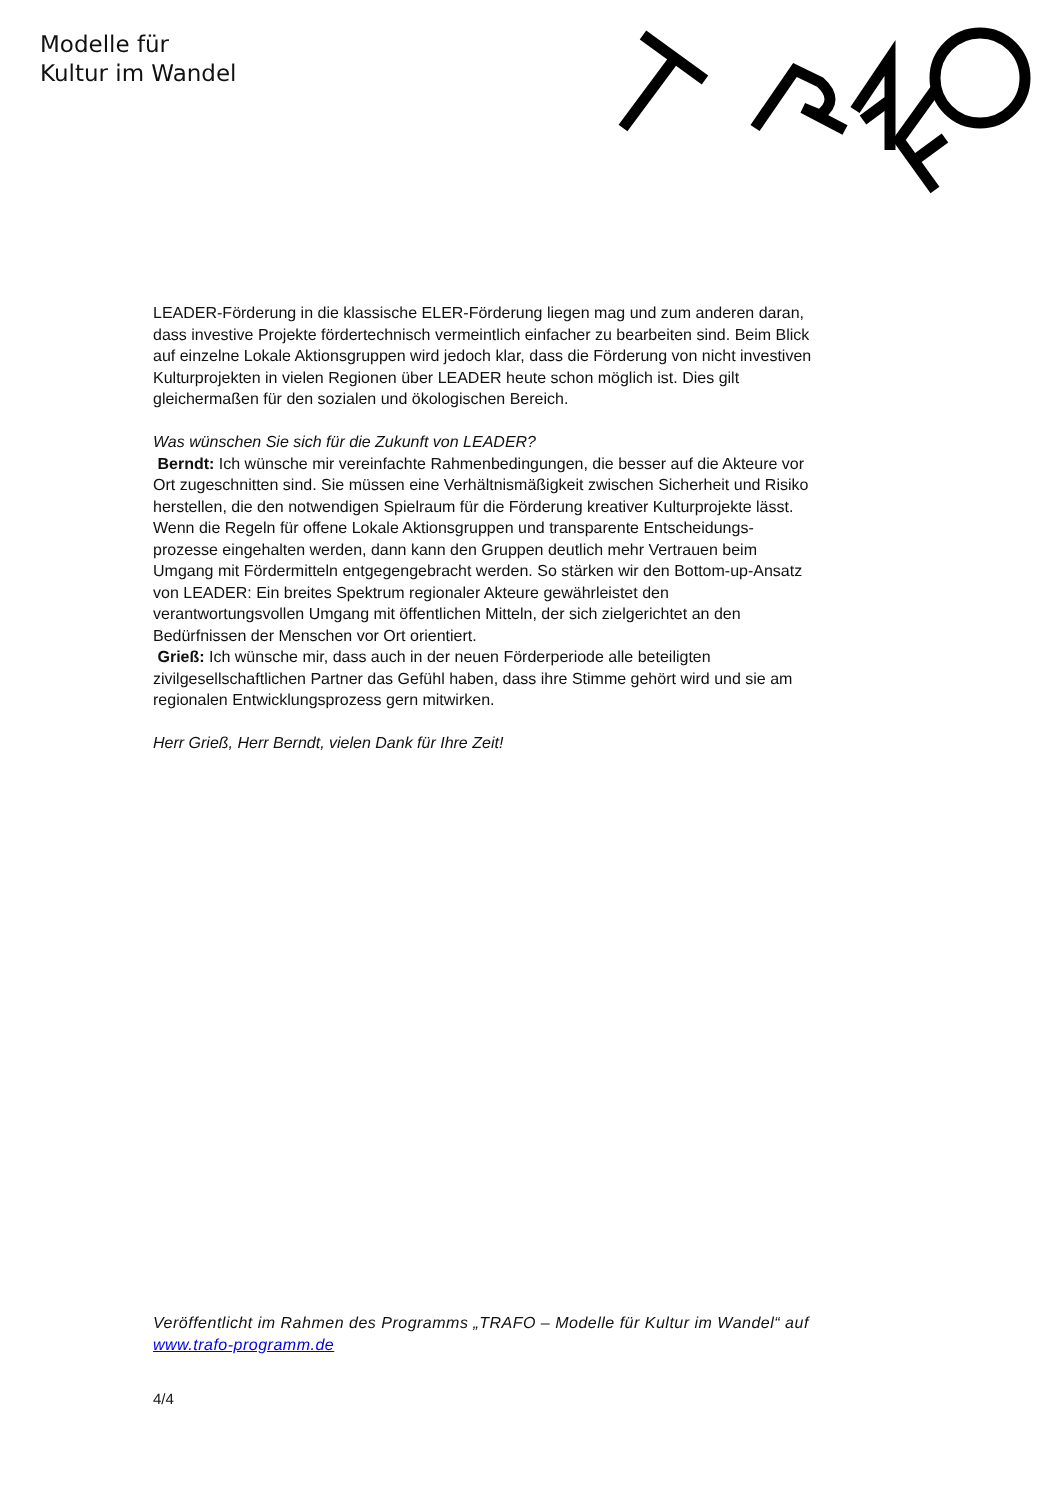Modelle für
Kultur im Wandel
LEADER-Förderung in die klassische ELER-Förderung liegen mag und zum anderen daran, dass investive Projekte fördertechnisch vermeintlich einfacher zu bearbeiten sind. Beim Blick auf einzelne Lokale Aktionsgruppen wird jedoch klar, dass die Förderung von nicht investiven Kulturprojekten in vielen Regionen über LEADER heute schon möglich ist. Dies gilt gleichermaßen für den sozialen und ökologischen Bereich.
Was wünschen Sie sich für die Zukunft von LEADER?
Berndt: Ich wünsche mir vereinfachte Rahmenbedingungen, die besser auf die Akteure vor Ort zugeschnitten sind. Sie müssen eine Verhältnismäßigkeit zwischen Sicherheit und Risiko herstellen, die den notwendigen Spielraum für die Förderung kreativer Kulturprojekte lässt. Wenn die Regeln für offene Lokale Aktionsgruppen und transparente Entscheidungs-prozesse eingehalten werden, dann kann den Gruppen deutlich mehr Vertrauen beim Umgang mit Fördermitteln entgegengebracht werden. So stärken wir den Bottom-up-Ansatz von LEADER: Ein breites Spektrum regionaler Akteure gewährleistet den verantwortungsvollen Umgang mit öffentlichen Mitteln, der sich zielgerichtet an den Bedürfnissen der Menschen vor Ort orientiert.
Grieß: Ich wünsche mir, dass auch in der neuen Förderperiode alle beteiligten zivilgesellschaftlichen Partner das Gefühl haben, dass ihre Stimme gehört wird und sie am regionalen Entwicklungsprozess gern mitwirken.
Herr Grieß, Herr Berndt, vielen Dank für Ihre Zeit!
Veröffentlicht im Rahmen des Programms „TRAFO – Modelle für Kultur im Wandel“ auf www.trafo-programm.de
4/4